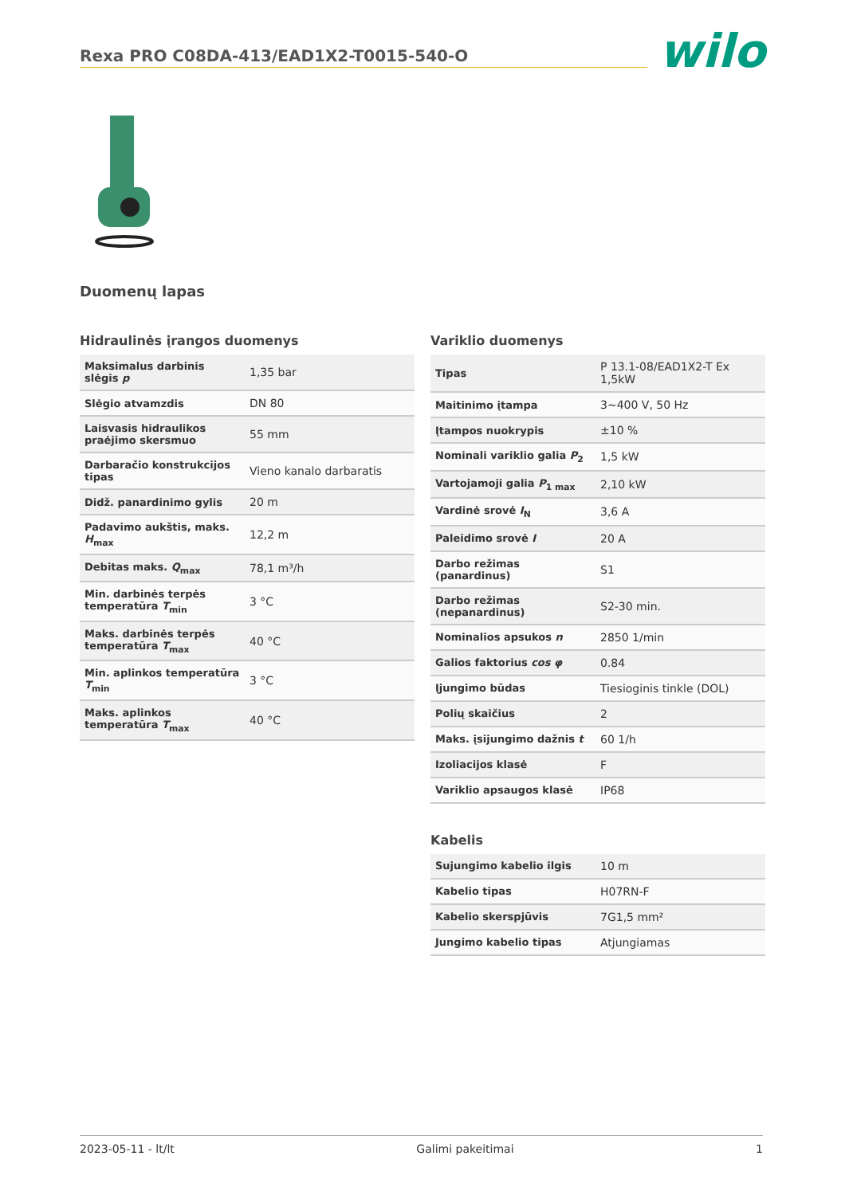Rexa PRO C08DA-413/EAD1X2-T0015-540-O
wilo
Duomenų lapas
Hidraulinės įrangos duomenys
| Maksimalus darbinis slėgis p | 1,35 bar |
| Slėgio atvamzdis | DN 80 |
| Laisvasis hidraulikos praėjimo skersmuo | 55 mm |
| Darbaračio konstrukcijos tipas | Vieno kanalo darbaratis |
| Didž. panardinimo gylis | 20 m |
| Padavimo aukštis, maks. H<sub>max</sub> | 12,2 m |
| Debitas maks. Q<sub>max</sub> | 78,1 m³/h |
| Min. darbinės terpės temperatūra T<sub>min</sub> | 3 °C |
| Maks. darbinės terpės temperatūra T<sub>max</sub> | 40 °C |
| Min. aplinkos temperatūra T<sub>min</sub> | 3 °C |
| Maks. aplinkos temperatūra T<sub>max</sub> | 40 °C |
Variklio duomenys
| Tipas | P 13.1-08/EAD1X2-T Ex 1,5kW |
| Maitinimo įtampa | 3~400 V, 50 Hz |
| Įtampos nuokrypis | ±10 % |
| Nominali variklio galia P<sub>2</sub> | 1,5 kW |
| Vartojamoji galia P<sub>1 max</sub> | 2,10 kW |
| Vardinė srovė I<sub>N</sub> | 3,6 A |
| Paleidimo srovė I | 20 A |
| Darbo režimas (panardinus) | S1 |
| Darbo režimas (nepanardinus) | S2-30 min. |
| Nominalios apsukos n | 2850 1/min |
| Galios faktorius cos φ | 0.84 |
| Įjungimo būdas | Tiesioginis tinkle (DOL) |
| Polių skaičius | 2 |
| Maks. įsijungimo dažnis t | 60 1/h |
| Izoliacijos klasė | F |
| Variklio apsaugos klasė | IP68 |
Kabelis
| Sujungimo kabelio ilgis | 10 m |
| Kabelio tipas | H07RN-F |
| Kabelio skerspjūvis | 7G1,5 mm² |
| Jungimo kabelio tipas | Atjungiamas |
2023-05-11 - lt/lt Galimi pakeitimai 1